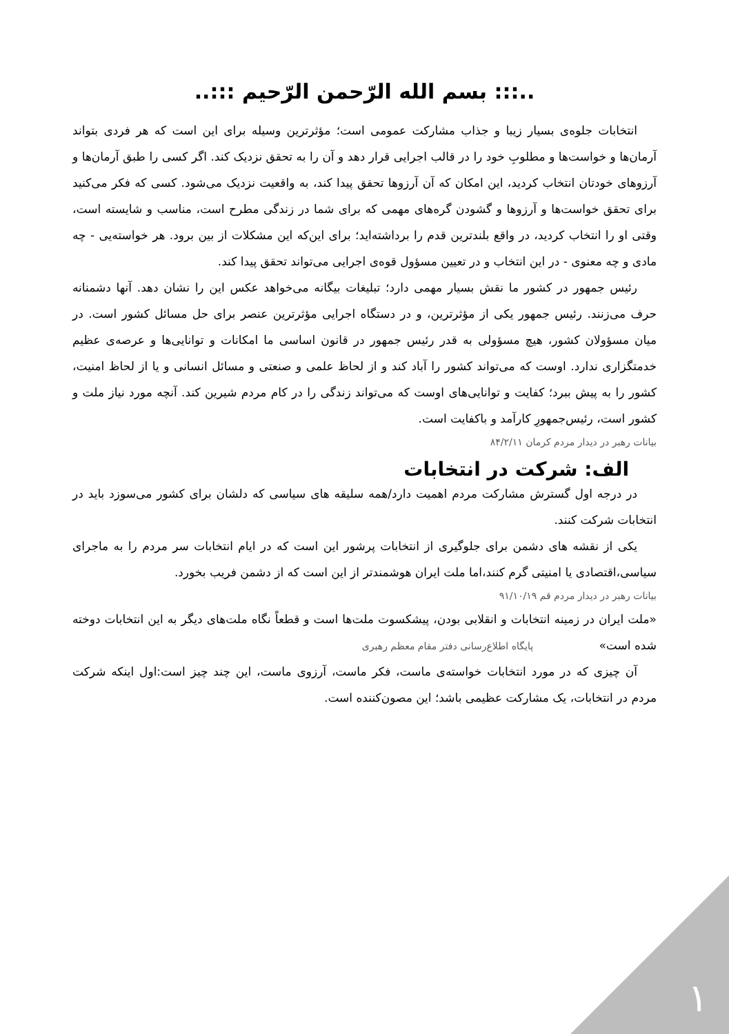..::: بسم الله الرّحمن الرّحیم :::..
انتخابات جلوه‌ی بسیار زیبا و جذاب مشارکت عمومی است؛ مؤثرترین وسیله برای این است که هر فردی بتواند آرمان‌ها و خواست‌ها و مطلوبِ خود را در قالب اجرایی قرار دهد و آن را به تحقق نزدیک کند. اگر کسی را طبق آرمان‌ها و آرزوهای خودتان انتخاب کردید، این امکان که آن آرزوها تحقق پیدا کند، به واقعیت نزدیک می‌شود. کسی که فکر می‌کنید برای تحقق خواست‌ها و آرزوها و گشودن گره‌های مهمی که برای شما در زندگی مطرح است، مناسب و شایسته است، وقتی او را انتخاب کردید، در واقع بلندترین قدم را برداشته‌اید؛ برای این‌که این مشکلات از بین برود. هر خواسته‌یی - چه مادی و چه معنوی - در این انتخاب و در تعیین مسؤول قوه‌ی اجرایی می‌تواند تحقق پیدا کند.
رئیس جمهور در کشور ما نقش بسیار مهمی دارد؛ تبلیغات بیگانه می‌خواهد عکس این را نشان دهد. آنها دشمنانه حرف می‌زنند. رئیس جمهور یکی از مؤثرترین، و در دستگاه اجرایی مؤثرترین عنصر برای حل مسائل کشور است. در میان مسؤولان کشور، هیچ مسؤولی به قدر رئیس جمهور در قانون اساسی ما امکانات و توانایی‌ها و عرصه‌ی عظیم خدمتگزاری ندارد. اوست که می‌تواند کشور را آباد کند و از لحاظ علمی و صنعتی و مسائل انسانی و یا از لحاظ امنیت، کشور را به پیش ببرد؛ کفایت و توانایی‌های اوست که می‌تواند زندگی را در کام مردم شیرین کند. آنچه مورد نیاز ملت و کشور است، رئیس‌جمهورِ کارآمد و باکفایت است.
بیانات رهبر در دیدار مردم کرمان ۸۴/۲/۱۱
الف: شرکت در انتخابات
در درجه اول گسترش مشارکت مردم اهمیت دارد/همه سلیقه های سیاسی که دلشان برای کشور می‌سوزد باید در انتخابات شرکت کنند.
یکی از نقشه های دشمن برای جلوگیری از انتخابات پرشور این است که در ایام انتخابات سر مردم را به ماجرای سیاسی،اقتصادی یا امنیتی گرم کنند،اما ملت ایران هوشمندتر از این است که از دشمن فریب بخورد.
بیانات رهبر در دیدار مردم قم ۹۱/۱۰/۱۹
«ملت ایران در زمینه انتخابات و انقلابی بودن، پیشکسوت ملت‌ها است و قطعاً نگاه ملت‌های دیگر به این انتخابات دوخته شده است» پایگاه اطلاع‌رسانی دفتر مقام معظم رهبری
آن چیزی که در مورد انتخابات خواسته‌ی ماست، فکر ماست، آرزوی ماست، این چند چیز است:اول اینکه شرکت مردم در انتخابات، یک مشارکت عظیمی باشد؛ این مصون‌کننده است.
۱